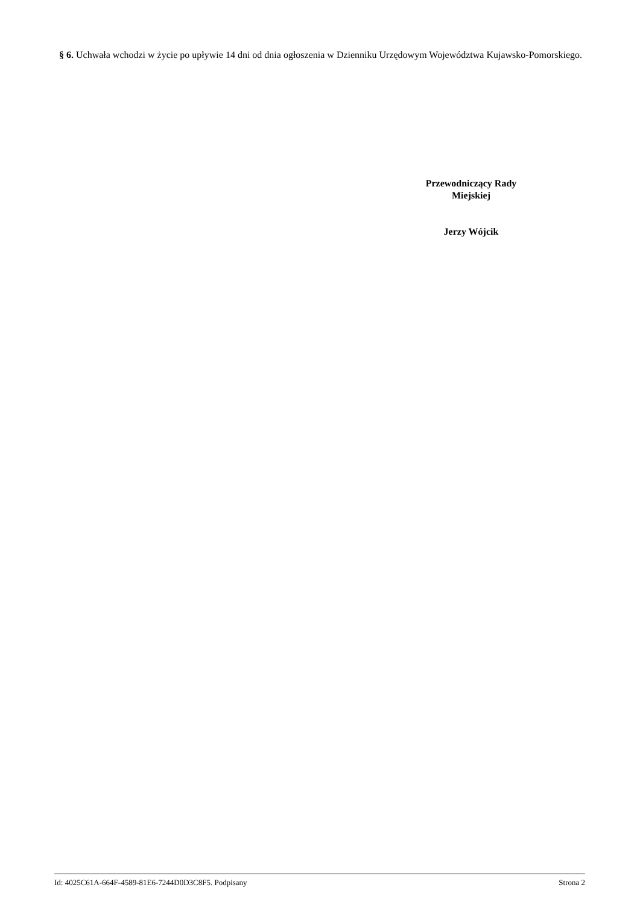§ 6. Uchwała wchodzi w życie po upływie 14 dni od dnia ogłoszenia w Dzienniku Urzędowym Województwa Kujawsko-Pomorskiego.
Przewodniczący Rady
Miejskiej
Jerzy Wójcik
Id: 4025C61A-664F-4589-81E6-7244D0D3C8F5. Podpisany Strona 2